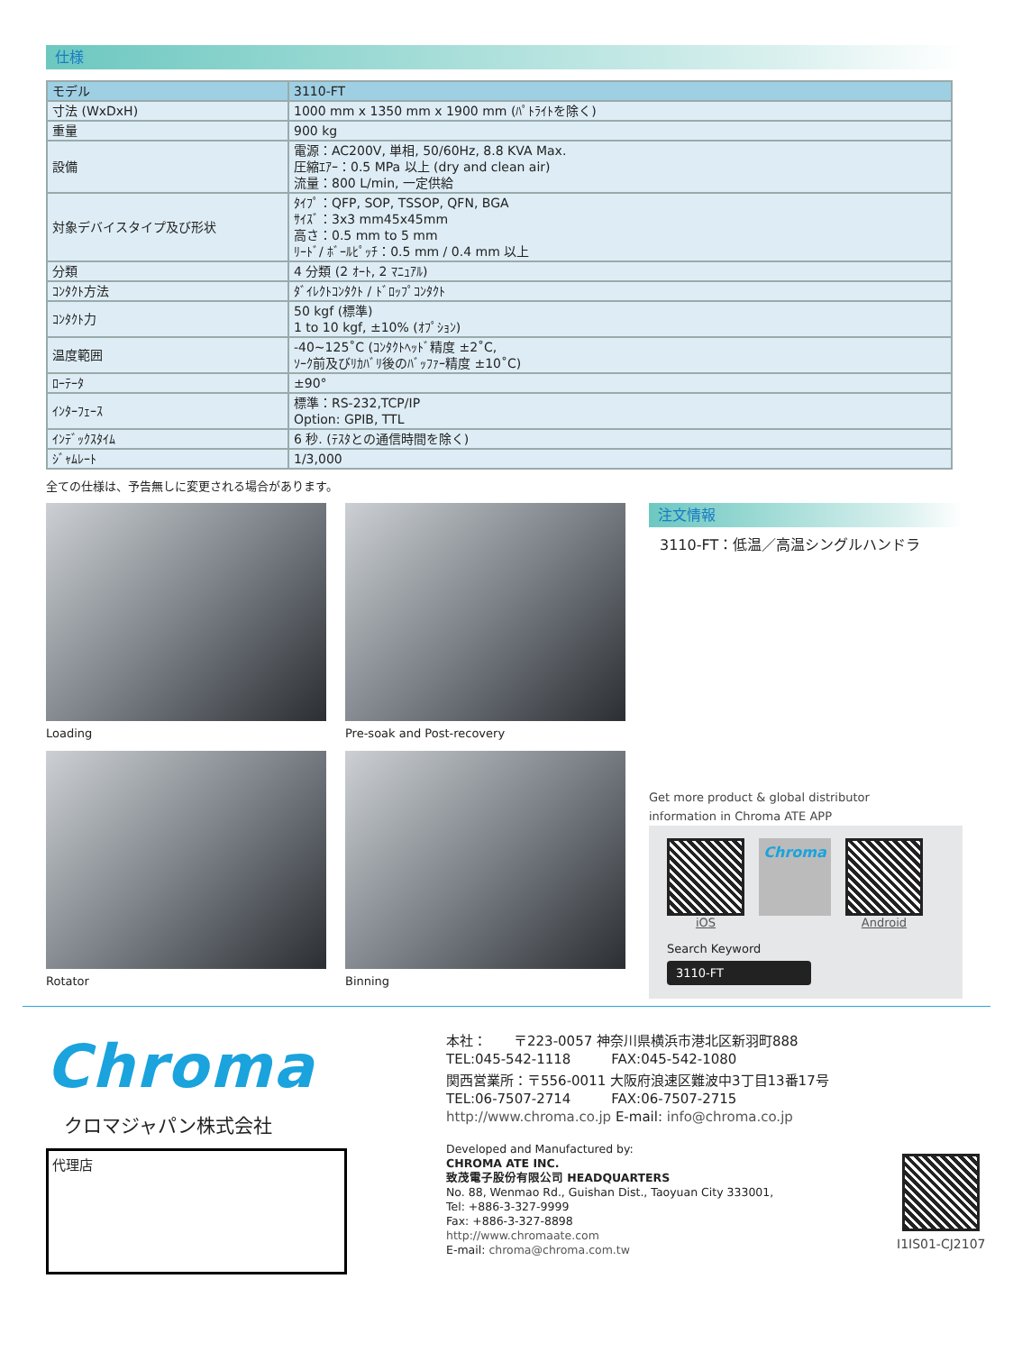仕様
| モデル | 3110-FT |
| 寸法 (WxDxH) | 1000 mm x 1350 mm x 1900 mm (ﾊﾟﾄﾗｲﾄを除く) |
| 重量 | 900 kg |
| 設備 | 電源：AC200V, 単相, 50/60Hz, 8.8 KVA Max. 圧縮ｴｱｰ：0.5 MPa 以上 (dry and clean air) 流量：800 L/min, 一定供給 |
| 対象デバイスタイプ及び形状 | ﾀｲﾌﾟ：QFP, SOP, TSSOP, QFN, BGA ｻｲｽﾞ：3x3 mm45x45mm 高さ：0.5 mm to 5 mm ﾘｰﾄﾞ/ ﾎﾞｰﾙﾋﾟｯﾁ：0.5 mm / 0.4 mm 以上 |
| 分類 | 4 分類 (2 ｵｰﾄ, 2 ﾏﾆｭｱﾙ) |
| ｺﾝﾀｸﾄ方法 | ﾀﾞｲﾚｸﾄｺﾝﾀｸﾄ / ﾄﾞﾛｯﾌﾟｺﾝﾀｸﾄ |
| ｺﾝﾀｸﾄ力 | 50 kgf (標準) 1 to 10 kgf, ±10% (ｵﾌﾟｼｮﾝ) |
| 温度範囲 | -40~125˚C (ｺﾝﾀｸﾄﾍｯﾄﾞ精度 ±2˚C, ｿｰｸ前及びﾘｶﾊﾞﾘ後のﾊﾞｯﾌｧｰ精度 ±10˚C) |
| ﾛｰﾃｰﾀ | ±90° |
| ｲﾝﾀｰﾌｪｰｽ | 標準：RS-232,TCP/IP Option: GPIB, TTL |
| ｲﾝﾃﾞｯｸｽﾀｲﾑ | 6 秒. (ﾃｽﾀとの通信時間を除く) |
| ｼﾞｬﾑﾚｰﾄ | 1/3,000 |
全ての仕様は、予告無しに変更される場合があります。
Loading
Pre-soak and Post-recovery
Rotator
Binning
注文情報
3110-FT：低温／高温シングルハンドラ
Get more product & global distributor
information in Chroma ATE APP
iOS
Chroma
Android
Search Keyword
3110-FT
Chroma
クロマジャパン株式会社
代理店
本社：　　〒223-0057 神奈川県横浜市港北区新羽町888
TEL:045-542-1118　　　FAX:045-542-1080
関西営業所：〒556-0011 大阪府浪速区難波中3丁目13番17号
TEL:06-7507-2714　　　FAX:06-7507-2715
http://www.chroma.co.jp E-mail: info@chroma.co.jp
Developed and Manufactured by:
CHROMA ATE INC.
致茂電子股份有限公司 HEADQUARTERS
No. 88, Wenmao Rd., Guishan Dist., Taoyuan City 333001,
Tel: +886-3-327-9999
Fax: +886-3-327-8898
http://www.chromaate.com
E-mail: chroma@chroma.com.tw
I1IS01-CJ2107